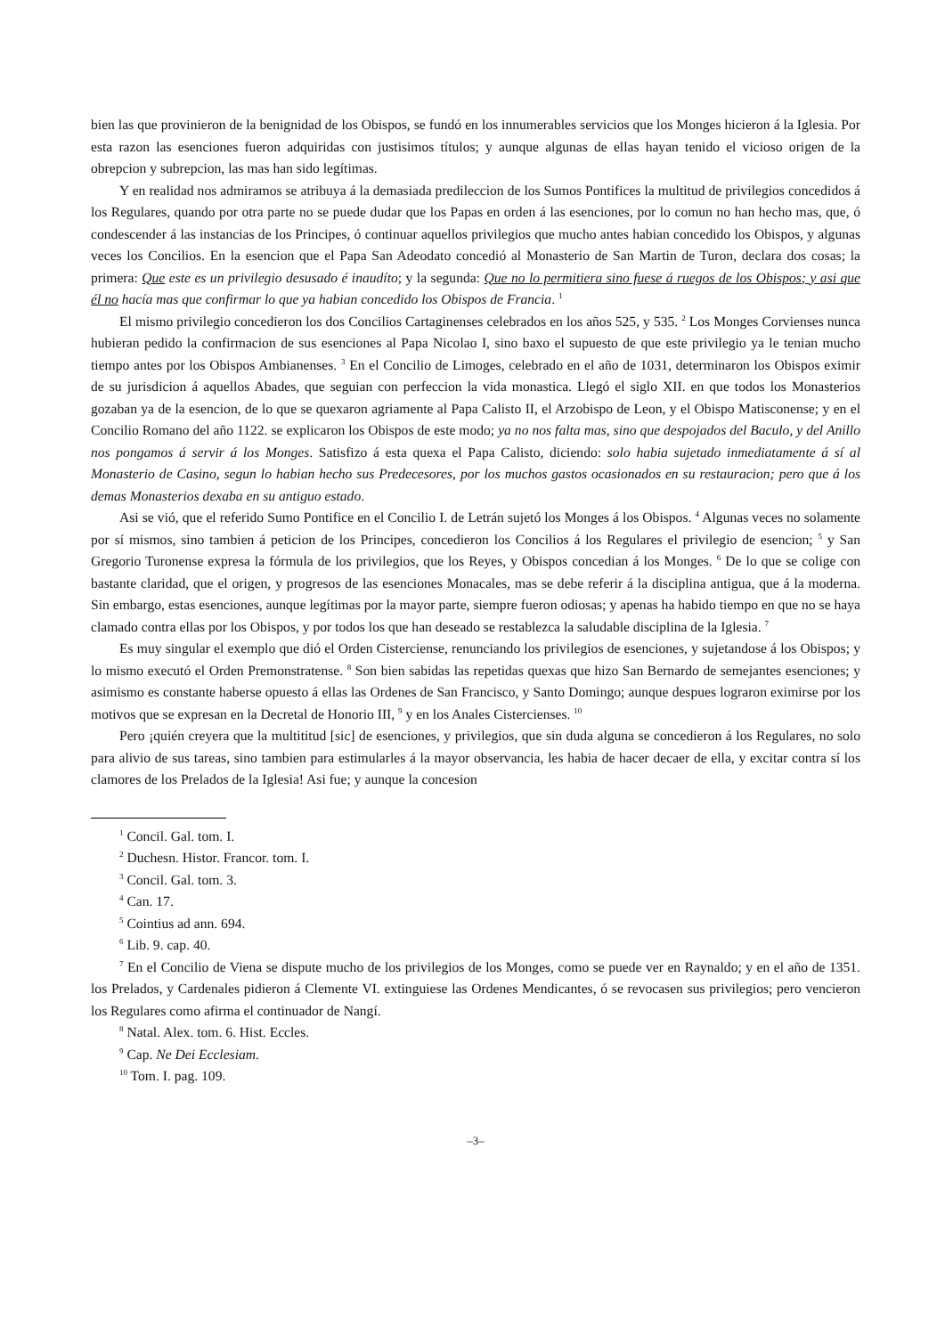bien las que provinieron de la benignidad de los Obispos, se fundó en los innumerables servicios que los Monges hicieron á la Iglesia. Por esta razon las esenciones fueron adquiridas con justisimos títulos; y aunque algunas de ellas hayan tenido el vicioso origen de la obrepcion y subrepcion, las mas han sido legítimas.
Y en realidad nos admiramos se atribuya á la demasiada predileccion de los Sumos Pontifices la multitud de privilegios concedidos á los Regulares, quando por otra parte no se puede dudar que los Papas en orden á las esenciones, por lo comun no han hecho mas, que, ó condescender á las instancias de los Principes, ó continuar aquellos privilegios que mucho antes habian concedido los Obispos, y algunas veces los Concilios. En la esencion que el Papa San Adeodato concedió al Monasterio de San Martin de Turon, declara dos cosas; la primera: Que este es un privilegio desusado é inaudíto; y la segunda: Que no lo permitiera sino fuese á ruegos de los Obispos; y asi que él no hacía mas que confirmar lo que ya habian concedido los Obispos de Francia. <sup>1</sup>
El mismo privilegio concedieron los dos Concilios Cartaginenses celebrados en los años 525, y 535. <sup>2</sup> Los Monges Corvienses nunca hubieran pedido la confirmacion de sus esenciones al Papa Nicolao I, sino baxo el supuesto de que este privilegio ya le tenian mucho tiempo antes por los Obispos Ambianenses. <sup>3</sup> En el Concilio de Limoges, celebrado en el año de 1031, determinaron los Obispos eximir de su jurisdicion á aquellos Abades, que seguian con perfeccion la vida monastica. Llegó el siglo XII. en que todos los Monasterios gozaban ya de la esencion, de lo que se quexaron agriamente al Papa Calisto II, el Arzobispo de Leon, y el Obispo Matisconense; y en el Concilio Romano del año 1122. se explicaron los Obispos de este modo; ya no nos falta mas, sino que despojados del Baculo, y del Anillo nos pongamos á servir á los Monges. Satisfizo á esta quexa el Papa Calisto, diciendo: solo habia sujetado inmediatamente á sí al Monasterio de Casino, segun lo habian hecho sus Predecesores, por los muchos gastos ocasionados en su restauracion; pero que á los demas Monasterios dexaba en su antiguo estado.
Asi se vió, que el referido Sumo Pontifice en el Concilio I. de Letrán sujetó los Monges á los Obispos. <sup>4</sup> Algunas veces no solamente por sí mismos, sino tambien á peticion de los Principes, concedieron los Concilios á los Regulares el privilegio de esencion; <sup>5</sup> y San Gregorio Turonense expresa la fórmula de los privilegios, que los Reyes, y Obispos concedian á los Monges. <sup>6</sup> De lo que se colige con bastante claridad, que el origen, y progresos de las esenciones Monacales, mas se debe referir á la disciplina antigua, que á la moderna. Sin embargo, estas esenciones, aunque legítimas por la mayor parte, siempre fueron odiosas; y apenas ha habido tiempo en que no se haya clamado contra ellas por los Obispos, y por todos los que han deseado se restablezca la saludable disciplina de la Iglesia. <sup>7</sup>
Es muy singular el exemplo que dió el Orden Cisterciense, renunciando los privilegios de esenciones, y sujetandose á los Obispos; y lo mismo executó el Orden Premonstratense. <sup>8</sup> Son bien sabidas las repetidas quexas que hizo San Bernardo de semejantes esenciones; y asimismo es constante haberse opuesto á ellas las Ordenes de San Francisco, y Santo Domingo; aunque despues lograron eximirse por los motivos que se expresan en la Decretal de Honorio III, <sup>9</sup> y en los Anales Cistercienses. <sup>10</sup>
Pero ¡quién creyera que la multititud [sic] de esenciones, y privilegios, que sin duda alguna se concedieron á los Regulares, no solo para alivio de sus tareas, sino tambien para estimularles á la mayor observancia, les habia de hacer decaer de ella, y excitar contra sí los clamores de los Prelados de la Iglesia! Asi fue; y aunque la concesion
<sup>1</sup> Concil. Gal. tom. I.
<sup>2</sup> Duchesn. Histor. Francor. tom. I.
<sup>3</sup> Concil. Gal. tom. 3.
<sup>4</sup> Can. 17.
<sup>5</sup> Cointius ad ann. 694.
<sup>6</sup> Lib. 9. cap. 40.
<sup>7</sup> En el Concilio de Viena se dispute mucho de los privilegios de los Monges, como se puede ver en Raynaldo; y en el año de 1351. los Prelados, y Cardenales pidieron á Clemente VI. extinguiese las Ordenes Mendicantes, ó se revocasen sus privilegios; pero vencieron los Regulares como afirma el continuador de Nangí.
<sup>8</sup> Natal. Alex. tom. 6. Hist. Eccles.
<sup>9</sup> Cap. Ne Dei Ecclesiam.
<sup>10</sup> Tom. I. pag. 109.
–3–